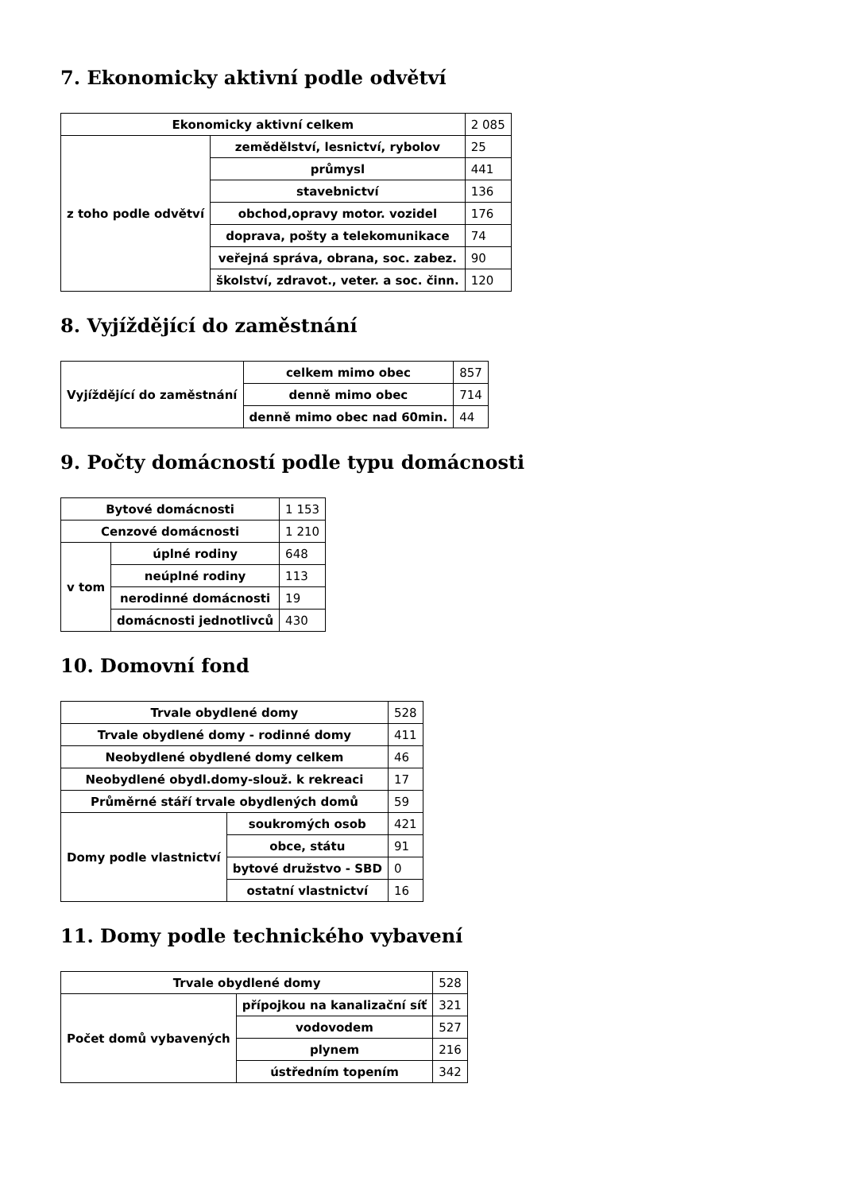7. Ekonomicky aktivní podle odvětví
| Ekonomicky aktivní celkem | | 2 085 |
| z toho podle odvětví | zemědělství, lesnictví, rybolov | 25 |
| | průmysl | 441 |
| | stavebnictví | 136 |
| | obchod,opravy motor. vozidel | 176 |
| | doprava, pošty a telekomunikace | 74 |
| | veřejná správa, obrana, soc. zabez. | 90 |
| | školství, zdravot., veter. a soc. činn. | 120 |
8. Vyjíždějící do zaměstnání
| Vyjíždějící do zaměstnání | celkem mimo obec | 857 |
| | denně mimo obec | 714 |
| | denně mimo obec nad 60min. | 44 |
9. Počty domácností podle typu domácnosti
| Bytové domácnosti | | 1 153 |
| Cenzové domácnosti | | 1 210 |
| v tom | úplné rodiny | 648 |
| | neúplné rodiny | 113 |
| | nerodinné domácnosti | 19 |
| | domácnosti jednotlivců | 430 |
10. Domovní fond
| Trvale obydlené domy | | 528 |
| Trvale obydlené domy - rodinné domy | | 411 |
| Neobydlené obydlené domy celkem | | 46 |
| Neobydlené obydl.domy-slouž. k rekreaci | | 17 |
| Průměrné stáří trvale obydlených domů | | 59 |
| Domy podle vlastnictví | soukromých osob | 421 |
| | obce, státu | 91 |
| | bytové družstvo - SBD | 0 |
| | ostatní vlastnictví | 16 |
11. Domy podle technického vybavení
| Trvale obydlené domy | | 528 |
| Počet domů vybavených | přípojkou na kanalizační síť | 321 |
| | vodovodem | 527 |
| | plynem | 216 |
| | ústředním topením | 342 |